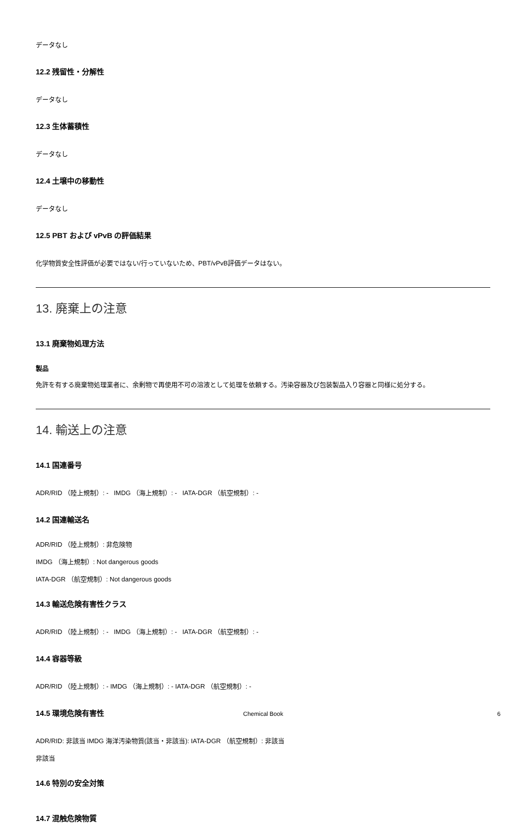データなし
12.2 残留性・分解性
データなし
12.3 生体蓄積性
データなし
12.4 土壌中の移動性
データなし
12.5 PBT および vPvB の評価結果
化学物質安全性評価が必要ではない/行っていないため、PBT/vPvB評価データはない。
13. 廃棄上の注意
13.1 廃棄物処理方法
製品
免許を有する廃棄物処理業者に、余剰物で再使用不可の溶液として処理を依頼する。汚染容器及び包装製品入り容器と同様に処分する。
14. 輸送上の注意
14.1 国連番号
ADR/RID （陸上規制）: - IMDG （海上規制）: - IATA-DGR （航空規制）: -
14.2 国連輸送名
ADR/RID （陸上規制）: 非危険物
IMDG （海上規制）: Not dangerous goods
IATA-DGR （航空規制）: Not dangerous goods
14.3 輸送危険有害性クラス
ADR/RID （陸上規制）: - IMDG （海上規制）: - IATA-DGR （航空規制）: -
14.4 容器等級
ADR/RID （陸上規制）: - IMDG （海上規制）: - IATA-DGR （航空規制）: -
14.5 環境危険有害性
ADR/RID: 非該当 IMDG 海洋汚染物質(該当・非該当): IATA-DGR （航空規制）: 非該当
非該当
14.6 特別の安全対策
14.7 混触危険物質
Chemical Book 6